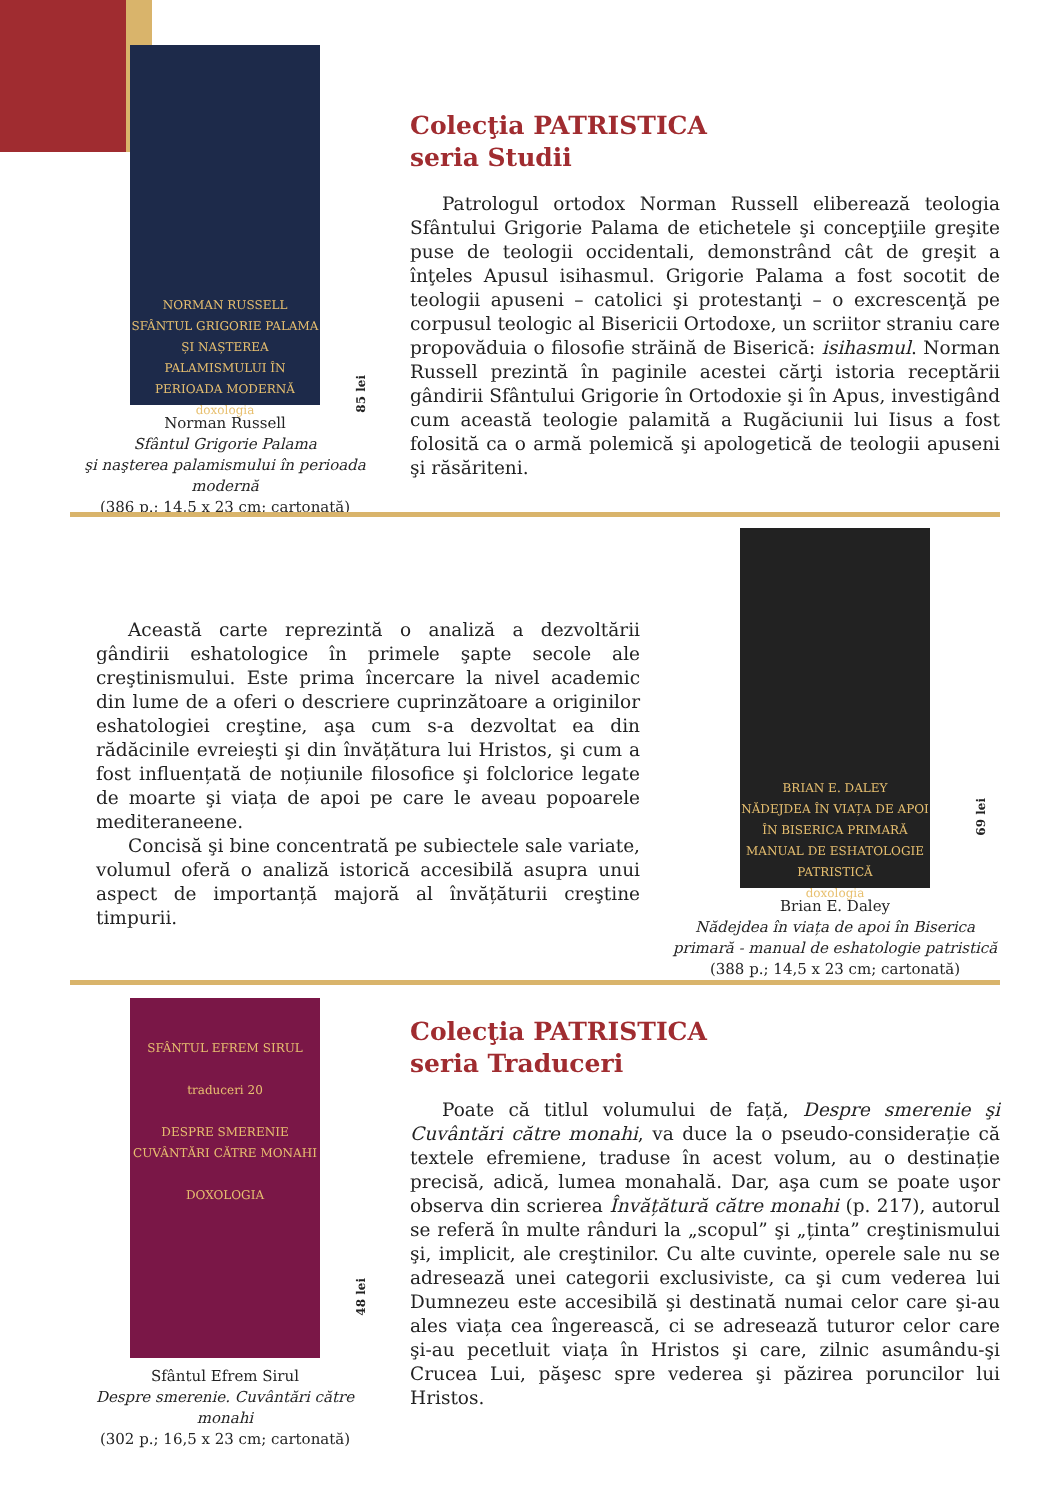NORMAN RUSSELL
SFÂNTUL GRIGORIE PALAMA ȘI NAȘTEREA PALAMISMULUI ÎN PERIOADA MODERNĂ
doxologia
85 lei
Norman Russell
Sfântul Grigorie Palama
şi naşterea palamismului în perioada modernă
(386 p.; 14,5 x 23 cm; cartonată)
Colecţia PATRISTICA
seria Studii
Patrologul ortodox Norman Russell eliberează teologia Sfântului Grigorie Palama de etichetele şi concepţiile greşite puse de teologii occidentali, demonstrând cât de greşit a înţeles Apusul isihasmul. Grigorie Palama a fost socotit de teologii apuseni – catolici şi protestanţi – o excrescenţă pe corpusul teologic al Bisericii Ortodoxe, un scriitor straniu care propovăduia o filosofie străină de Biserică: isihasmul. Norman Russell prezintă în paginile acestei cărţi istoria receptării gândirii Sfântului Grigorie în Ortodoxie şi în Apus, investigând cum această teologie palamită a Rugăciunii lui Iisus a fost folosită ca o armă polemică şi apologetică de teologii apuseni şi răsăriteni.
Această carte reprezintă o analiză a dezvoltării gândirii eshatologice în primele şapte secole ale creştinismului. Este prima încercare la nivel academic din lume de a oferi o descriere cuprinzătoare a originilor eshatologiei creştine, aşa cum s-a dezvoltat ea din rădăcinile evreieşti şi din învățătura lui Hristos, şi cum a fost influențată de noțiunile filosofice şi folclorice legate de moarte şi viața de apoi pe care le aveau popoarele mediteraneene.
Concisă şi bine concentrată pe subiectele sale variate, volumul oferă o analiză istorică accesibilă asupra unui aspect de importanță majoră al învățăturii creştine timpurii.
BRIAN E. DALEY
NĂDEJDEA ÎN VIAȚA DE APOI ÎN BISERICA PRIMARĂ
MANUAL DE ESHATOLOGIE PATRISTICĂ
doxologia
69 lei
Brian E. Daley
Nădejdea în viața de apoi în Biserica primară - manual de eshatologie patristică
(388 p.; 14,5 x 23 cm; cartonată)
SFÂNTUL EFREM SIRUL
traduceri 20
DESPRE SMERENIE CUVÂNTĂRI CĂTRE MONAHI
DOXOLOGIA
48 lei
Sfântul Efrem Sirul
Despre smerenie. Cuvântări către monahi
(302 p.; 16,5 x 23 cm; cartonată)
Colecţia PATRISTICA
seria Traduceri
Poate că titlul volumului de față, Despre smerenie şi Cuvântări către monahi, va duce la o pseudo-considerație că textele efremiene, traduse în acest volum, au o destinație precisă, adică, lumea monahală. Dar, aşa cum se poate uşor observa din scrierea Învățătură către monahi (p. 217), autorul se referă în multe rânduri la „scopul” şi „ținta” creştinismului şi, implicit, ale creştinilor. Cu alte cuvinte, operele sale nu se adresează unei categorii exclusiviste, ca şi cum vederea lui Dumnezeu este accesibilă şi destinată numai celor care şi-au ales viața cea îngerească, ci se adresează tuturor celor care şi-au pecetluit viața în Hristos şi care, zilnic asumându-şi Crucea Lui, păşesc spre vederea şi păzirea poruncilor lui Hristos.